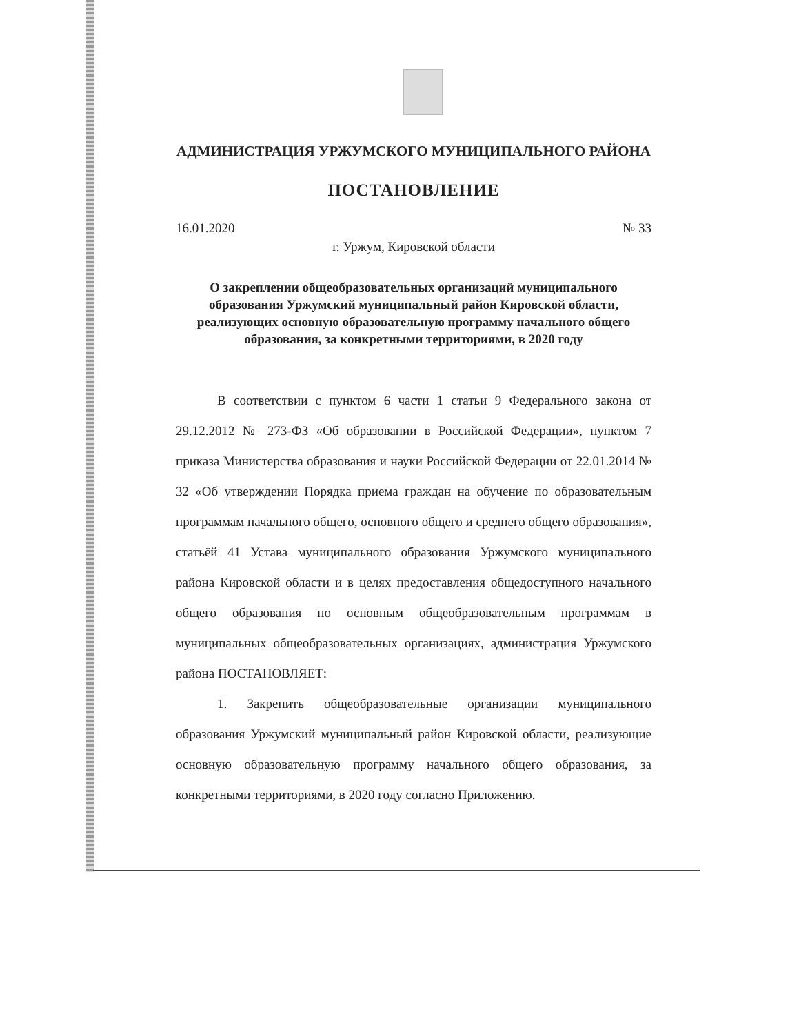АДМИНИСТРАЦИЯ УРЖУМСКОГО МУНИЦИПАЛЬНОГО РАЙОНА
ПОСТАНОВЛЕНИЕ
16.01.2020 № 33
г. Уржум, Кировской области
О закреплении общеобразовательных организаций муниципального образования Уржумский муниципальный район Кировской области, реализующих основную образовательную программу начального общего образования, за конкретными территориями, в 2020 году
В соответствии с пунктом 6 части 1 статьи 9 Федерального закона от 29.12.2012 № 273-ФЗ «Об образовании в Российской Федерации», пунктом 7 приказа Министерства образования и науки Российской Федерации от 22.01.2014 № 32 «Об утверждении Порядка приема граждан на обучение по образовательным программам начального общего, основного общего и среднего общего образования», статьёй 41 Устава муниципального образования Уржумского муниципального района Кировской области и в целях предоставления общедоступного начального общего образования по основным общеобразовательным программам в муниципальных общеобразовательных организациях, администрация Уржумского района ПОСТАНОВЛЯЕТ:
1. Закрепить общеобразовательные организации муниципального образования Уржумский муниципальный район Кировской области, реализующие основную образовательную программу начального общего образования, за конкретными территориями, в 2020 году согласно Приложению.